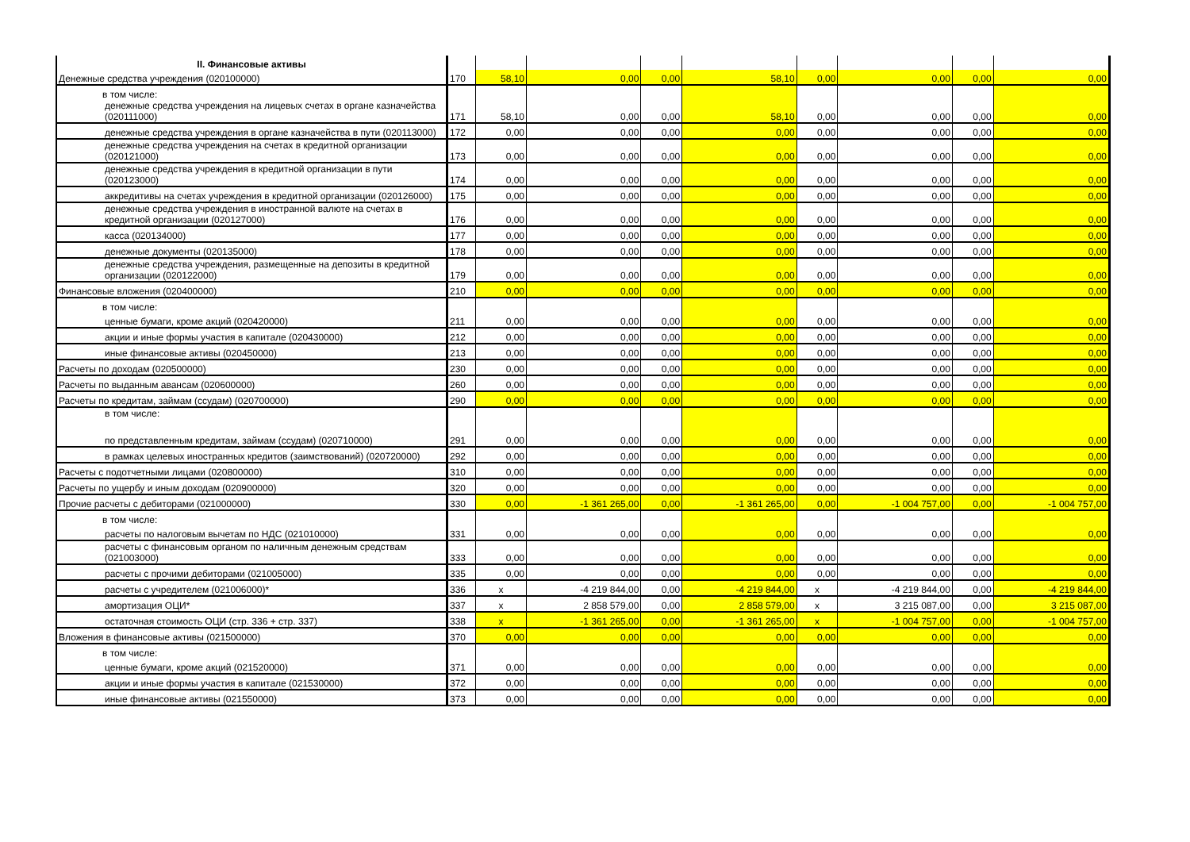| II. Финансовые активы | | | | | | | | | |
| Денежные средства учреждения (020100000) | 170 | 58,10 | 0,00 | 0,00 | 58,10 | 0,00 | 0,00 | 0,00 | 0,00 |
| в том числе: | | | | | | | | | |
| денежные средства учреждения на лицевых счетах в органе казначейства (020111000) | 171 | 58,10 | 0,00 | 0,00 | 58,10 | 0,00 | 0,00 | 0,00 | 0,00 |
| денежные средства учреждения в органе казначейства в пути (020113000) | 172 | 0,00 | 0,00 | 0,00 | 0,00 | 0,00 | 0,00 | 0,00 | 0,00 |
| денежные средства учреждения на счетах в кредитной организации (020121000) | 173 | 0,00 | 0,00 | 0,00 | 0,00 | 0,00 | 0,00 | 0,00 | 0,00 |
| денежные средства учреждения в кредитной организации в пути (020123000) | 174 | 0,00 | 0,00 | 0,00 | 0,00 | 0,00 | 0,00 | 0,00 | 0,00 |
| аккредитивы на счетах учреждения в кредитной организации (020126000) | 175 | 0,00 | 0,00 | 0,00 | 0,00 | 0,00 | 0,00 | 0,00 | 0,00 |
| денежные средства учреждения в иностранной валюте на счетах в кредитной организации (020127000) | 176 | 0,00 | 0,00 | 0,00 | 0,00 | 0,00 | 0,00 | 0,00 | 0,00 |
| касса (020134000) | 177 | 0,00 | 0,00 | 0,00 | 0,00 | 0,00 | 0,00 | 0,00 | 0,00 |
| денежные документы (020135000) | 178 | 0,00 | 0,00 | 0,00 | 0,00 | 0,00 | 0,00 | 0,00 | 0,00 |
| денежные средства учреждения, размещенные на депозиты в кредитной организации (020122000) | 179 | 0,00 | 0,00 | 0,00 | 0,00 | 0,00 | 0,00 | 0,00 | 0,00 |
| Финансовые вложения (020400000) | 210 | 0,00 | 0,00 | 0,00 | 0,00 | 0,00 | 0,00 | 0,00 | 0,00 |
| в том числе: | | | | | | | | | |
| ценные бумаги, кроме акций (020420000) | 211 | 0,00 | 0,00 | 0,00 | 0,00 | 0,00 | 0,00 | 0,00 | 0,00 |
| акции и иные формы участия в капитале (020430000) | 212 | 0,00 | 0,00 | 0,00 | 0,00 | 0,00 | 0,00 | 0,00 | 0,00 |
| иные финансовые активы (020450000) | 213 | 0,00 | 0,00 | 0,00 | 0,00 | 0,00 | 0,00 | 0,00 | 0,00 |
| Расчеты по доходам (020500000) | 230 | 0,00 | 0,00 | 0,00 | 0,00 | 0,00 | 0,00 | 0,00 | 0,00 |
| Расчеты по выданным авансам (020600000) | 260 | 0,00 | 0,00 | 0,00 | 0,00 | 0,00 | 0,00 | 0,00 | 0,00 |
| Расчеты по кредитам, займам (ссудам) (020700000) | 290 | 0,00 | 0,00 | 0,00 | 0,00 | 0,00 | 0,00 | 0,00 | 0,00 |
| в том числе: | | | | | | | | | |
| по представленным кредитам, займам (ссудам) (020710000) | 291 | 0,00 | 0,00 | 0,00 | 0,00 | 0,00 | 0,00 | 0,00 | 0,00 |
| в рамках целевых иностранных кредитов (заимствований) (020720000) | 292 | 0,00 | 0,00 | 0,00 | 0,00 | 0,00 | 0,00 | 0,00 | 0,00 |
| Расчеты с подотчетными лицами (020800000) | 310 | 0,00 | 0,00 | 0,00 | 0,00 | 0,00 | 0,00 | 0,00 | 0,00 |
| Расчеты по ущербу и иным доходам (020900000) | 320 | 0,00 | 0,00 | 0,00 | 0,00 | 0,00 | 0,00 | 0,00 | 0,00 |
| Прочие расчеты с дебиторами (021000000) | 330 | 0,00 | -1 361 265,00 | 0,00 | -1 361 265,00 | 0,00 | -1 004 757,00 | 0,00 | -1 004 757,00 |
| в том числе: | | | | | | | | | |
| расчеты по налоговым вычетам по НДС (021010000) | 331 | 0,00 | 0,00 | 0,00 | 0,00 | 0,00 | 0,00 | 0,00 | 0,00 |
| расчеты с финансовым органом по наличным денежным средствам (021003000) | 333 | 0,00 | 0,00 | 0,00 | 0,00 | 0,00 | 0,00 | 0,00 | 0,00 |
| расчеты с прочими дебиторами (021005000) | 335 | 0,00 | 0,00 | 0,00 | 0,00 | 0,00 | 0,00 | 0,00 | 0,00 |
| расчеты с учредителем (021006000)* | 336 | x | -4 219 844,00 | 0,00 | -4 219 844,00 | x | -4 219 844,00 | 0,00 | -4 219 844,00 |
| амортизация ОЦИ* | 337 | x | 2 858 579,00 | 0,00 | 2 858 579,00 | x | 3 215 087,00 | 0,00 | 3 215 087,00 |
| остаточная стоимость ОЦИ (стр. 336 + стр. 337) | 338 | x | -1 361 265,00 | 0,00 | -1 361 265,00 | x | -1 004 757,00 | 0,00 | -1 004 757,00 |
| Вложения в финансовые активы (021500000) | 370 | 0,00 | 0,00 | 0,00 | 0,00 | 0,00 | 0,00 | 0,00 | 0,00 |
| в том числе: | | | | | | | | | |
| ценные бумаги, кроме акций (021520000) | 371 | 0,00 | 0,00 | 0,00 | 0,00 | 0,00 | 0,00 | 0,00 | 0,00 |
| акции и иные формы участия в капитале (021530000) | 372 | 0,00 | 0,00 | 0,00 | 0,00 | 0,00 | 0,00 | 0,00 | 0,00 |
| иные финансовые активы (021550000) | 373 | 0,00 | 0,00 | 0,00 | 0,00 | 0,00 | 0,00 | 0,00 | 0,00 |